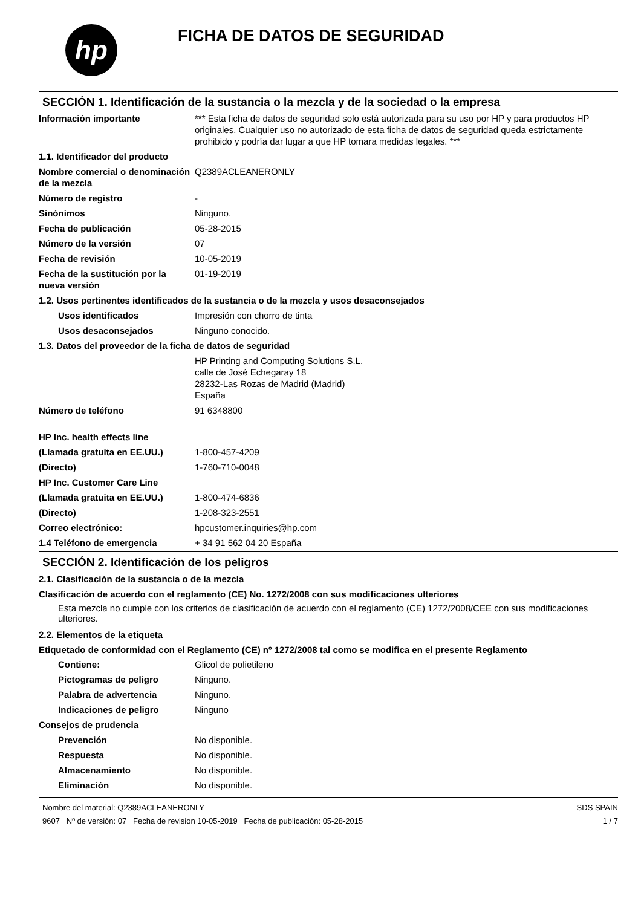hp
FICHA DE DATOS DE SEGURIDAD
SECCIÓN 1. Identificación de la sustancia o la mezcla y de la sociedad o la empresa
| Información importante | *** Esta ficha de datos de seguridad solo está autorizada para su uso por HP y para productos HP originales. Cualquier uso no autorizado de esta ficha de datos de seguridad queda estrictamente prohibido y podría dar lugar a que HP tomara medidas legales. *** |
| 1.1. Identificador del producto | |
| Nombre comercial o denominación de la mezcla | Q2389ACLEANERONLY |
| Número de registro | - |
| Sinónimos | Ninguno. |
| Fecha de publicación | 05-28-2015 |
| Número de la versión | 07 |
| Fecha de revisión | 10-05-2019 |
| Fecha de la sustitución por la nueva versión | 01-19-2019 |
| 1.2. Usos pertinentes identificados de la sustancia o de la mezcla y usos desaconsejados | |
| Usos identificados | Impresión con chorro de tinta |
| Usos desaconsejados | Ninguno conocido. |
| 1.3. Datos del proveedor de la ficha de datos de seguridad | |
| | HP Printing and Computing Solutions S.L. calle de José Echegaray 18 28232-Las Rozas de Madrid (Madrid) España |
| Número de teléfono | 91 6348800 |
| HP Inc. health effects line | |
| (Llamada gratuita en EE.UU.) | 1-800-457-4209 |
| (Directo) | 1-760-710-0048 |
| HP Inc. Customer Care Line | |
| (Llamada gratuita en EE.UU.) | 1-800-474-6836 |
| (Directo) | 1-208-323-2551 |
| Correo electrónico: | hpcustomer.inquiries@hp.com |
| 1.4 Teléfono de emergencia | + 34 91 562 04 20 España |
SECCIÓN 2. Identificación de los peligros
2.1. Clasificación de la sustancia o de la mezcla
Clasificación de acuerdo con el reglamento (CE) No. 1272/2008 con sus modificaciones ulteriores
Esta mezcla no cumple con los criterios de clasificación de acuerdo con el reglamento (CE) 1272/2008/CEE con sus modificaciones ulteriores.
2.2. Elementos de la etiqueta
Etiquetado de conformidad con el Reglamento (CE) nº 1272/2008 tal como se modifica en el presente Reglamento
| Contiene: | Glicol de polietileno |
| Pictogramas de peligro | Ninguno. |
| Palabra de advertencia | Ninguno. |
| Indicaciones de peligro | Ninguno |
| Consejos de prudencia | |
| Prevención | No disponible. |
| Respuesta | No disponible. |
| Almacenamiento | No disponible. |
| Eliminación | No disponible. |
Nombre del material: Q2389ACLEANERONLY
9607 Nº de versión: 07 Fecha de revision 10-05-2019 Fecha de publicación: 05-28-2015
SDS SPAIN
1 / 7